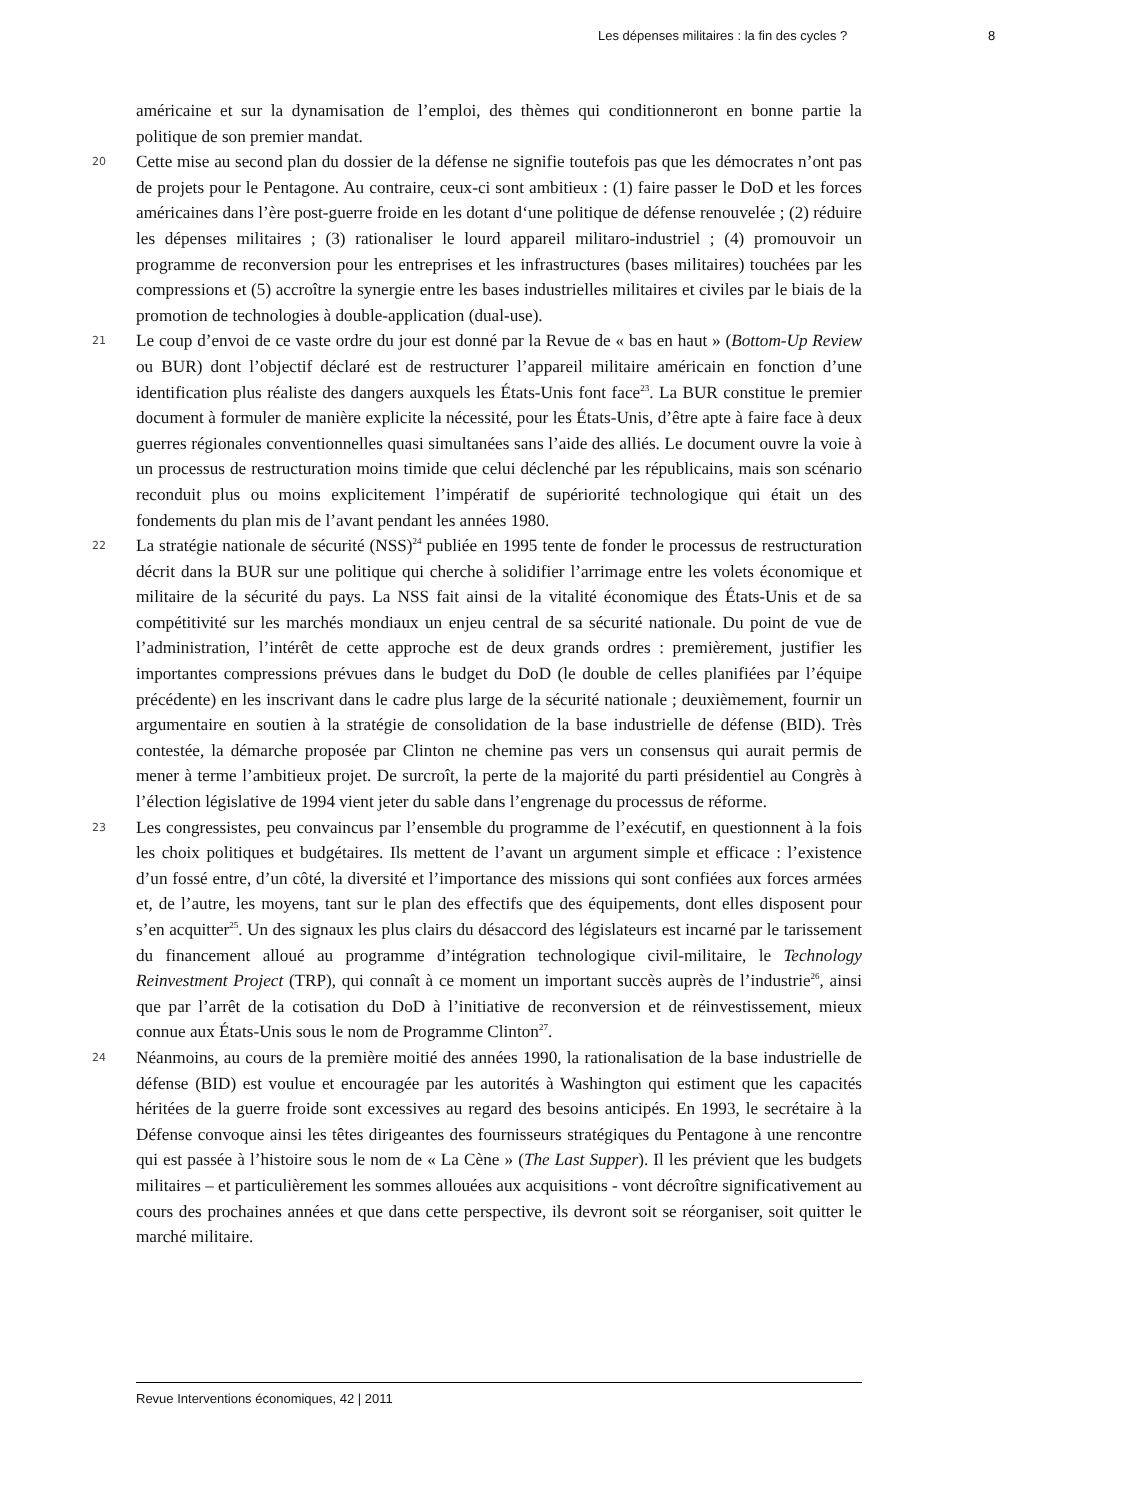Les dépenses militaires : la fin des cycles ? 8
américaine et sur la dynamisation de l’emploi, des thèmes qui conditionneront en bonne partie la politique de son premier mandat.
20 Cette mise au second plan du dossier de la défense ne signifie toutefois pas que les démocrates n’ont pas de projets pour le Pentagone. Au contraire, ceux-ci sont ambitieux : (1) faire passer le DoD et les forces américaines dans l’ère post-guerre froide en les dotant d‘une politique de défense renouvelée ; (2) réduire les dépenses militaires ; (3) rationaliser le lourd appareil militaro-industriel ; (4) promouvoir un programme de reconversion pour les entreprises et les infrastructures (bases militaires) touchées par les compressions et (5) accroître la synergie entre les bases industrielles militaires et civiles par le biais de la promotion de technologies à double-application (dual-use).
21 Le coup d’envoi de ce vaste ordre du jour est donné par la Revue de « bas en haut » (Bottom-Up Review ou BUR) dont l’objectif déclaré est de restructurer l’appareil militaire américain en fonction d’une identification plus réaliste des dangers auxquels les États-Unis font face<sup>23</sup>. La BUR constitue le premier document à formuler de manière explicite la nécessité, pour les États-Unis, d’être apte à faire face à deux guerres régionales conventionnelles quasi simultanées sans l’aide des alliés. Le document ouvre la voie à un processus de restructuration moins timide que celui déclenché par les républicains, mais son scénario reconduit plus ou moins explicitement l’impératif de supériorité technologique qui était un des fondements du plan mis de l’avant pendant les années 1980.
22 La stratégie nationale de sécurité (NSS)<sup>24</sup> publiée en 1995 tente de fonder le processus de restructuration décrit dans la BUR sur une politique qui cherche à solidifier l’arrimage entre les volets économique et militaire de la sécurité du pays. La NSS fait ainsi de la vitalité économique des États-Unis et de sa compétitivité sur les marchés mondiaux un enjeu central de sa sécurité nationale. Du point de vue de l’administration, l’intérêt de cette approche est de deux grands ordres : premièrement, justifier les importantes compressions prévues dans le budget du DoD (le double de celles planifiées par l’équipe précédente) en les inscrivant dans le cadre plus large de la sécurité nationale ; deuxièmement, fournir un argumentaire en soutien à la stratégie de consolidation de la base industrielle de défense (BID). Très contestée, la démarche proposée par Clinton ne chemine pas vers un consensus qui aurait permis de mener à terme l’ambitieux projet. De surcroît, la perte de la majorité du parti présidentiel au Congrès à l’élection législative de 1994 vient jeter du sable dans l’engrenage du processus de réforme.
23 Les congressistes, peu convaincus par l’ensemble du programme de l’exécutif, en questionnent à la fois les choix politiques et budgétaires. Ils mettent de l’avant un argument simple et efficace : l’existence d’un fossé entre, d’un côté, la diversité et l’importance des missions qui sont confiées aux forces armées et, de l’autre, les moyens, tant sur le plan des effectifs que des équipements, dont elles disposent pour s’en acquitter<sup>25</sup>. Un des signaux les plus clairs du désaccord des législateurs est incarné par le tarissement du financement alloué au programme d’intégration technologique civil-militaire, le Technology Reinvestment Project (TRP), qui connaît à ce moment un important succès auprès de l’industrie<sup>26</sup>, ainsi que par l’arrêt de la cotisation du DoD à l’initiative de reconversion et de réinvestissement, mieux connue aux États-Unis sous le nom de Programme Clinton<sup>27</sup>.
24 Néanmoins, au cours de la première moitié des années 1990, la rationalisation de la base industrielle de défense (BID) est voulue et encouragée par les autorités à Washington qui estiment que les capacités héritées de la guerre froide sont excessives au regard des besoins anticipés. En 1993, le secrétaire à la Défense convoque ainsi les têtes dirigeantes des fournisseurs stratégiques du Pentagone à une rencontre qui est passée à l’histoire sous le nom de « La Cène » (The Last Supper). Il les prévient que les budgets militaires – et particulièrement les sommes allouées aux acquisitions - vont décroître significativement au cours des prochaines années et que dans cette perspective, ils devront soit se réorganiser, soit quitter le marché militaire.
Revue Interventions économiques, 42 | 2011